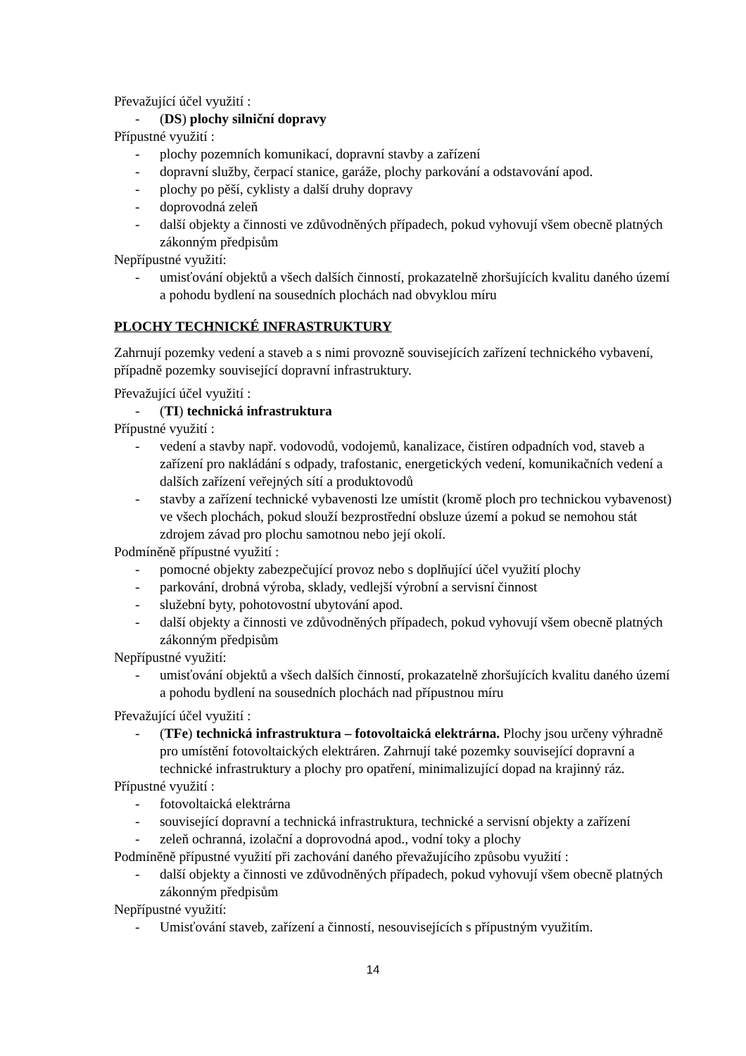Převažující účel využití :
- (DS) plochy silniční dopravy
Přípustné využití :
- plochy pozemních komunikací, dopravní stavby a zařízení
- dopravní služby, čerpací stanice, garáže, plochy parkování a odstavování apod.
- plochy po pěší, cyklisty a další druhy dopravy
- doprovodná zeleň
- další objekty a činnosti ve zdůvodněných případech, pokud vyhovují všem obecně platných zákonným předpisům
Nepřípustné využití:
- umisťování objektů a všech dalších činností, prokazatelně zhoršujících kvalitu daného území a pohodu bydlení na sousedních plochách nad obvyklou míru
PLOCHY TECHNICKÉ INFRASTRUKTURY
Zahrnují pozemky vedení a staveb a s nimi provozně souvisejících zařízení technického vybavení, případně pozemky související dopravní infrastruktury.
Převažující účel využití :
- (TI) technická infrastruktura
Přípustné využití :
- vedení a stavby např. vodovodů, vodojemů, kanalizace, čistíren odpadních vod, staveb a zařízení pro nakládání s odpady, trafostanic, energetických vedení, komunikačních vedení a dalších zařízení veřejných sítí a produktovodů
- stavby a zařízení technické vybavenosti lze umístit (kromě ploch pro technickou vybavenost) ve všech plochách, pokud slouží bezprostřední obsluze území a pokud se nemohou stát zdrojem závad pro plochu samotnou nebo její okolí.
Podmíněně přípustné využití :
- pomocné objekty zabezpečující provoz nebo s doplňující účel využití plochy
- parkování, drobná výroba, sklady, vedlejší výrobní a servisní činnost
- služební byty, pohotovostní ubytování apod.
- další objekty a činnosti ve zdůvodněných případech, pokud vyhovují všem obecně platných zákonným předpisům
Nepřípustné využití:
- umisťování objektů a všech dalších činností, prokazatelně zhoršujících kvalitu daného území a pohodu bydlení na sousedních plochách nad přípustnou míru
Převažující účel využití :
- (TFe) technická infrastruktura – fotovoltaická elektrárna. Plochy jsou určeny výhradně pro umístění fotovoltaických elektráren. Zahrnují také pozemky související dopravní a technické infrastruktury a plochy pro opatření, minimalizující dopad na krajinný ráz.
Přípustné využití :
- fotovoltaická elektrárna
- související dopravní a technická infrastruktura, technické a servisní objekty a zařízení
- zeleň ochranná, izolační a doprovodná apod., vodní toky a plochy
Podmíněně přípustné využití při zachování daného převažujícího způsobu využití :
- další objekty a činnosti ve zdůvodněných případech, pokud vyhovují všem obecně platných zákonným předpisům
Nepřípustné využití:
- Umisťování staveb, zařízení a činností, nesouvisejících s přípustným využitím.
14